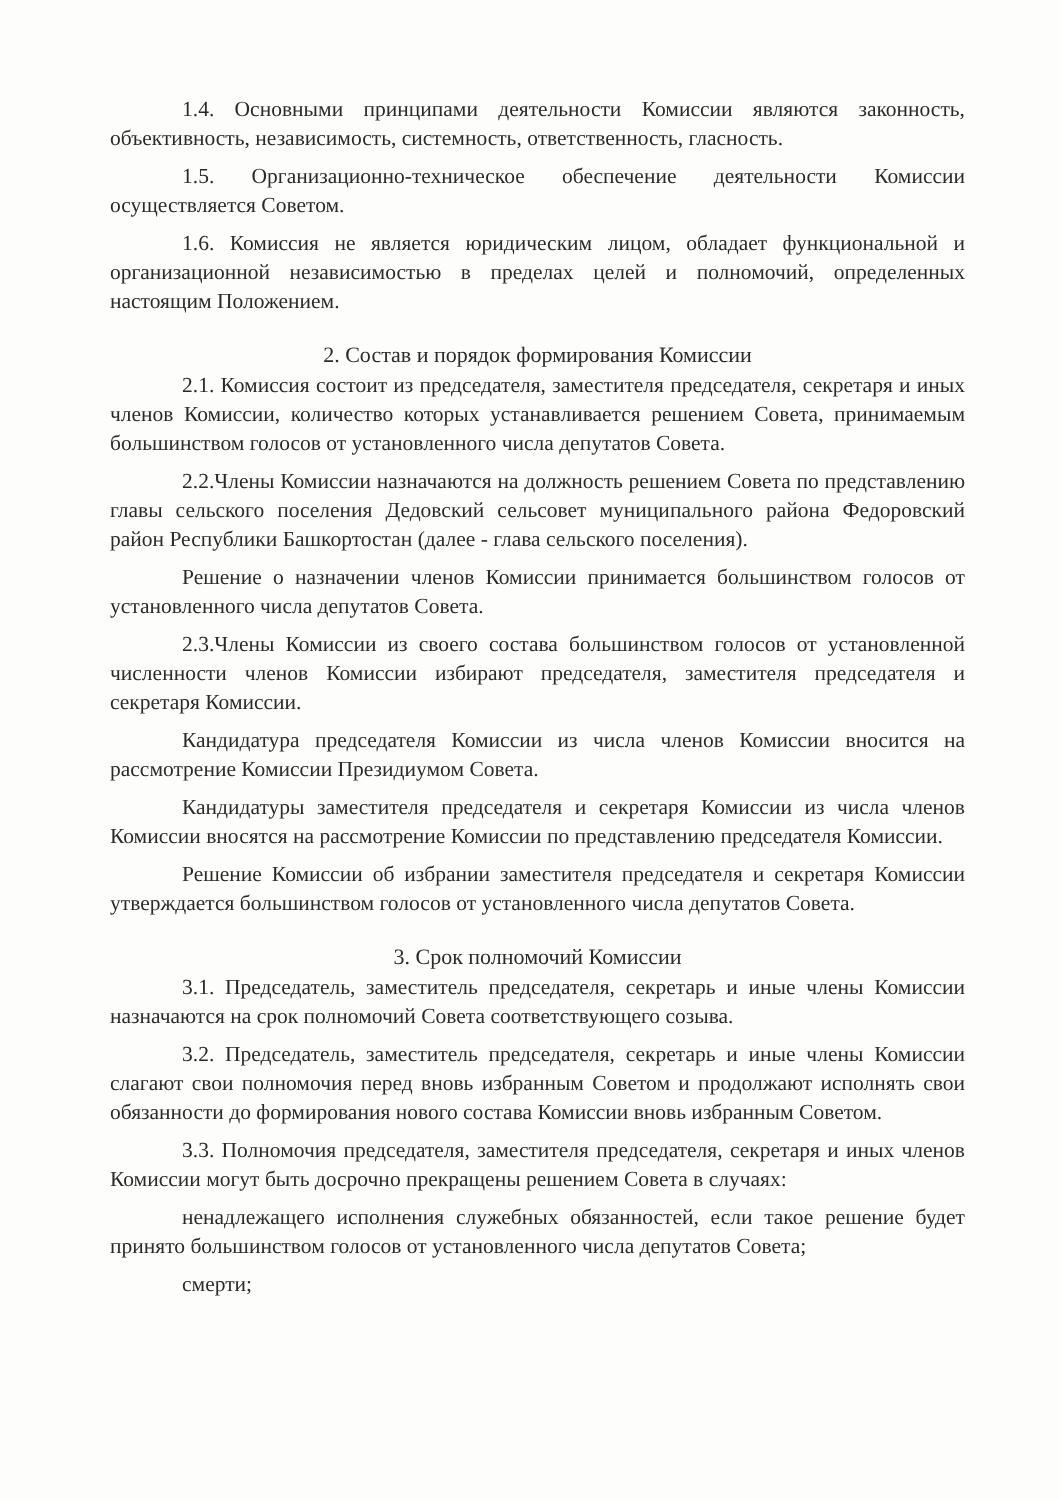1.4. Основными принципами деятельности Комиссии являются законность, объективность, независимость, системность, ответственность, гласность.
1.5. Организационно-техническое обеспечение деятельности Комиссии осуществляется Советом.
1.6. Комиссия не является юридическим лицом, обладает функциональной и организационной независимостью в пределах целей и полномочий, определенных настоящим Положением.
2. Состав и порядок формирования Комиссии
2.1. Комиссия состоит из председателя, заместителя председателя, секретаря и иных членов Комиссии, количество которых устанавливается решением Совета, принимаемым большинством голосов от установленного числа депутатов Совета.
2.2.Члены Комиссии назначаются на должность решением Совета по представлению главы сельского поселения Дедовский сельсовет муниципального района Федоровский район Республики Башкортостан (далее - глава сельского поселения).
Решение о назначении членов Комиссии принимается большинством голосов от установленного числа депутатов Совета.
2.3.Члены Комиссии из своего состава большинством голосов от установленной численности членов Комиссии избирают председателя, заместителя председателя и секретаря Комиссии.
Кандидатура председателя Комиссии из числа членов Комиссии вносится на рассмотрение Комиссии Президиумом Совета.
Кандидатуры заместителя председателя и секретаря Комиссии из числа членов Комиссии вносятся на рассмотрение Комиссии по представлению председателя Комиссии.
Решение Комиссии об избрании заместителя председателя и секретаря Комиссии утверждается большинством голосов от установленного числа депутатов Совета.
3. Срок полномочий Комиссии
3.1. Председатель, заместитель председателя, секретарь и иные члены Комиссии назначаются на срок полномочий Совета соответствующего созыва.
3.2. Председатель, заместитель председателя, секретарь и иные члены Комиссии слагают свои полномочия перед вновь избранным Советом и продолжают исполнять свои обязанности до формирования нового состава Комиссии вновь избранным Советом.
3.3. Полномочия председателя, заместителя председателя, секретаря и иных членов Комиссии могут быть досрочно прекращены решением Совета в случаях:
ненадлежащего исполнения служебных обязанностей, если такое решение будет принято большинством голосов от установленного числа депутатов Совета;
смерти;